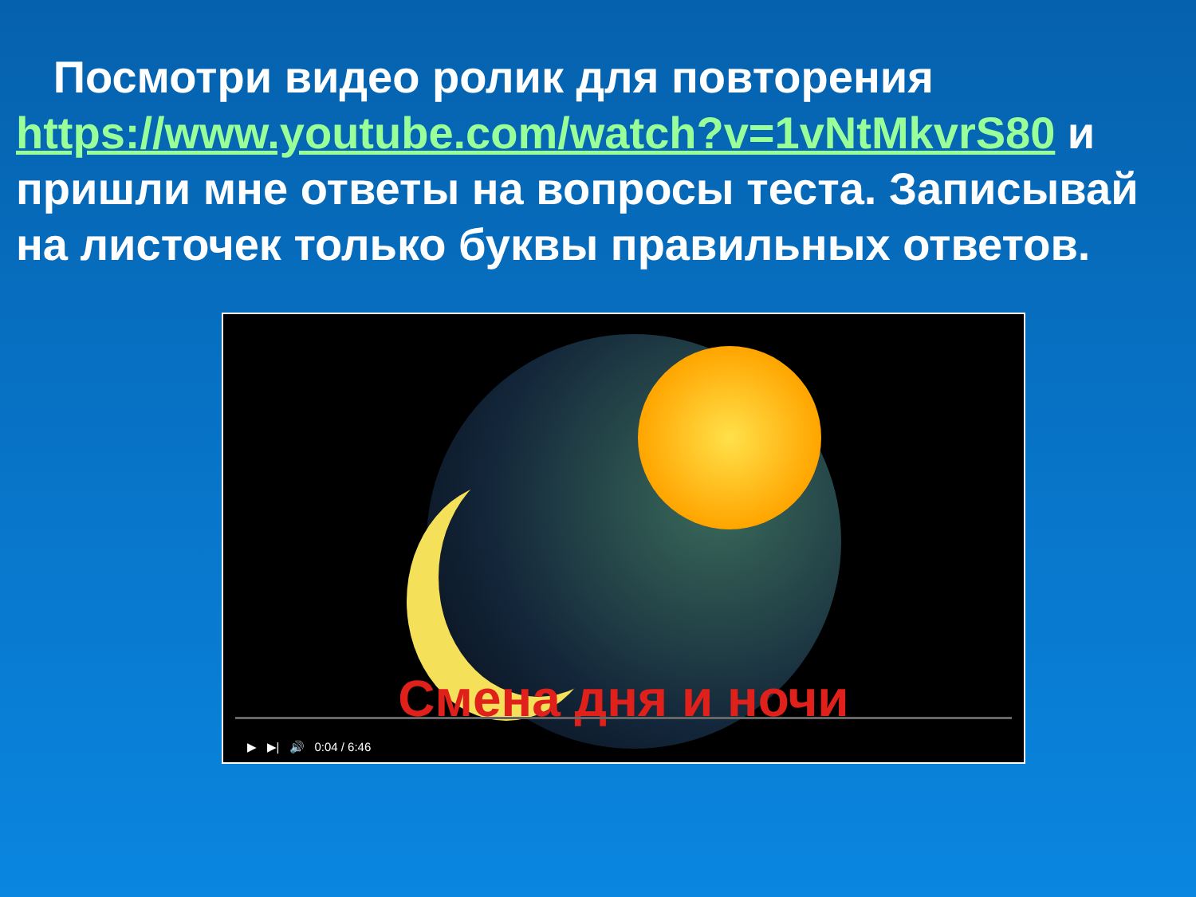Посмотри видео ролик для повторения https://www.youtube.com/watch?v=1vNtMkvrS80 и пришли мне ответы на вопросы теста. Записывай на листочек только буквы правильных ответов.
Смена дня и ночи
▶ ▶| 🔊 0:04 / 6:46